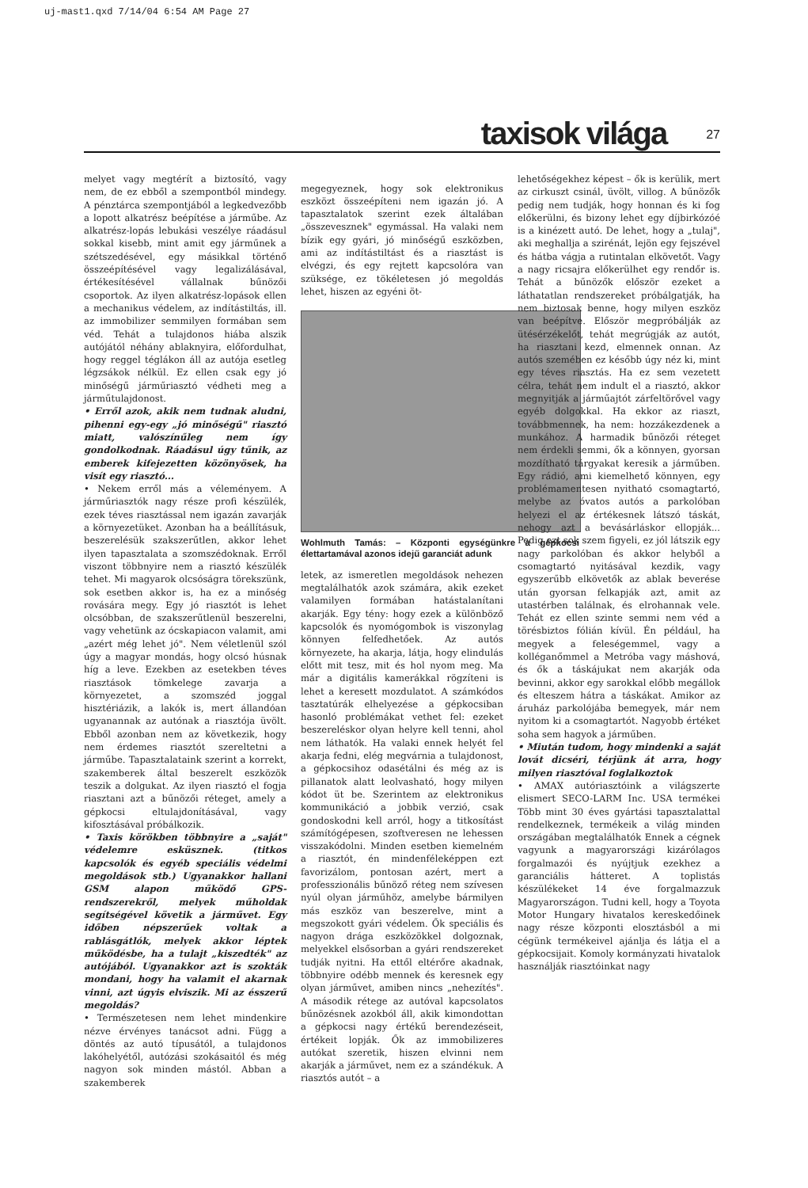uj-mast1.qxd 7/14/04 6:54 AM Page 27
taxisok világa 27
melyet vagy megtérít a biztosító, vagy nem, de ez ebből a szempontból mindegy. A pénztárca szempontjából a legkedvezőbb a lopott alkatrész beépítése a járműbe. Az alkatrész-lopás lebukási veszélye ráadásul sokkal kisebb, mint amit egy járműnek a szétszedésével, egy másikkal történő összeépítésével vagy legalizálásával, értékesítésével vállalnak bűnözői csoportok. Az ilyen alkatrész-lopások ellen a mechanikus védelem, az indítástiltás, ill. az immobilizer semmilyen formában sem véd. Tehát a tulajdonos hiába alszik autójától néhány ablaknyira, előfordulhat, hogy reggel téglákon áll az autója esetleg légzsákok nélkül. Ez ellen csak egy jó minőségű járműriasztó védheti meg a járműtulajdonost.
• Erről azok, akik nem tudnak aludni, pihenni egy-egy „jó minőségű" riasztó miatt, valószínűleg nem így gondolkodnak. Ráadásul úgy tűnik, az emberek kifejezetten közönyösek, ha visít egy riasztó...
• Nekem erről más a véleményem. A járműriasztók nagy része profi készülék, ezek téves riasztással nem igazán zavarják a környezetüket. Azonban ha a beállításuk, beszerelésük szakszerűtlen, akkor lehet ilyen tapasztalata a szomszédoknak. Erről viszont többnyire nem a riasztó készülék tehet. Mi magyarok olcsóságra törekszünk, sok esetben akkor is, ha ez a minőség rovására megy. Egy jó riasztót is lehet olcsóbban, de szakszerűtlenül beszerelni, vagy vehetünk az ócskapiacon valamit, ami „azért még lehet jó". Nem véletlenül szól úgy a magyar mondás, hogy olcsó húsnak híg a leve. Ezekben az esetekben téves riasztások tömkelege zavarja a környezetet, a szomszéd joggal hisztériázik, a lakók is, mert állandóan ugyanannak az autónak a riasztója üvölt. Ebből azonban nem az következik, hogy nem érdemes riasztót szereltetni a járműbe. Tapasztalataink szerint a korrekt, szakemberek által beszerelt eszközök teszik a dolgukat. Az ilyen riasztó el fogja riasztani azt a bűnözői réteget, amely a gépkocsi eltulajdonításával, vagy kifosztásával próbálkozik.
• Taxis körökben többnyire a „saját" védelemre esküsznek. (titkos kapcsolók és egyéb speciális védelmi megoldások stb.) Ugyanakkor hallani GSM alapon működő GPS-rendszerekről, melyek műholdak segítségével követik a járművet. Egy időben népszerűek voltak a rablásgátlók, melyek akkor léptek működésbe, ha a tulajt „kiszedték" az autójából. Ugyanakkor azt is szokták mondani, hogy ha valamit el akarnak vinni, azt úgyis elviszik. Mi az ésszerű megoldás?
• Természetesen nem lehet mindenkire nézve érvényes tanácsot adni. Függ a döntés az autó típusától, a tulajdonos lakóhelyétől, autózási szokásaitól és még nagyon sok minden mástól. Abban a szakemberek
megegyeznek, hogy sok elektronikus eszközt összeépíteni nem igazán jó. A tapasztalatok szerint ezek általában „összevesznek" egymással. Ha valaki nem bízik egy gyári, jó minőségű eszközben, ami az indítástiltást és a riasztást is elvégzi, és egy rejtett kapcsolóra van szüksége, ez tökéletesen jó megoldás lehet, hiszen az egyéni öt-
Wohlmuth Tamás: – Központi egységünkre a gépkocsi élettartamával azonos idejű garanciát adunk
letek, az ismeretlen megoldások nehezen megtalálhatók azok számára, akik ezeket valamilyen formában hatástalanítani akarják. Egy tény: hogy ezek a különböző kapcsolók és nyomógombok is viszonylag könnyen felfedhetőek. Az autós környezete, ha akarja, látja, hogy elindulás előtt mit tesz, mit és hol nyom meg. Ma már a digitális kamerákkal rögzíteni is lehet a keresett mozdulatot. A számkódos tasztatúrák elhelyezése a gépkocsiban hasonló problémákat vethet fel: ezeket beszereléskor olyan helyre kell tenni, ahol nem láthatók. Ha valaki ennek helyét fel akarja fedni, elég megvárnia a tulajdonost, a gépkocsihoz odasétálni és még az is pillanatok alatt leolvasható, hogy milyen kódot üt be. Szerintem az elektronikus kommunikáció a jobbik verzió, csak gondoskodni kell arról, hogy a titkosítást számítógépesen, szoftveresen ne lehessen visszakódolni. Minden esetben kiemelném a riasztót, én mindenféleképpen ezt favorizálom, pontosan azért, mert a professzionális bűnöző réteg nem szívesen nyúl olyan járműhöz, amelybe bármilyen más eszköz van beszerelve, mint a megszokott gyári védelem. Ők speciális és nagyon drága eszközökkel dolgoznak, melyekkel elsősorban a gyári rendszereket tudják nyitni. Ha ettől eltérőre akadnak, többnyire odébb mennek és keresnek egy olyan járművet, amiben nincs „nehezítés". A második rétege az autóval kapcsolatos bűnözésnek azokból áll, akik kimondottan a gépkocsi nagy értékű berendezéseit, értékeit lopják. Ők az immobilizeres autókat szeretik, hiszen elvinni nem akarják a járművet, nem ez a szándékuk. A riasztós autót – a
lehetőségekhez képest – ők is kerülik, mert az cirkuszt csinál, üvölt, villog. A bűnözők pedig nem tudják, hogy honnan és ki fog előkerülni, és bizony lehet egy díjbirkózóé is a kinézett autó. De lehet, hogy a „tulaj", aki meghallja a szirénát, lejön egy fejszével és hátba vágja a rutintalan elkövetőt. Vagy a nagy ricsajra előkerülhet egy rendőr is. Tehát a bűnözők először ezeket a láthatatlan rendszereket próbálgatják, ha nem biztosak benne, hogy milyen eszköz van beépítve. Először megpróbálják az ütésérzékelőt, tehát megrúgják az autót, ha riasztani kezd, elmennek onnan. Az autós szemében ez később úgy néz ki, mint egy téves riasztás. Ha ez sem vezetett célra, tehát nem indult el a riasztó, akkor megnyitják a járműajtót zárfeltörővel vagy egyéb dolgokkal. Ha ekkor az riaszt, továbbmennek, ha nem: hozzákezdenek a munkához. A harmadik bűnözői réteget nem érdekli semmi, ők a könnyen, gyorsan mozdítható tárgyakat keresik a járműben. Egy rádió, ami kiemelhető könnyen, egy problémamentesen nyitható csomagtartó, melybe az óvatos autós a parkolóban helyezi el az értékesnek látszó táskát, nehogy azt a bevásárláskor ellopják... Pedig ezt sok szem figyeli, ez jól látszik egy nagy parkolóban és akkor helyből a csomagtartó nyitásával kezdik, vagy egyszerűbb elkövetők az ablak beverése után gyorsan felkapják azt, amit az utastérben találnak, és elrohannak vele. Tehát ez ellen szinte semmi nem véd a törésbiztos fólián kívül. Én például, ha megyek a feleségemmel, vagy a kolléganőmmel a Metróba vagy máshová, és ők a táskájukat nem akarják oda bevinni, akkor egy sarokkal előbb megállok és elteszem hátra a táskákat. Amikor az áruház parkolójába bemegyek, már nem nyitom ki a csomagtartót. Nagyobb értéket soha sem hagyok a járműben.
• Miután tudom, hogy mindenki a saját lovát dicséri, térjünk át arra, hogy milyen riasztóval foglalkoztok
• AMAX autóriasztóink a világszerte elismert SECO-LARM Inc. USA termékei Több mint 30 éves gyártási tapasztalattal rendelkeznek, termékeik a világ minden országában megtalálhatók Ennek a cégnek vagyunk a magyarországi kizárólagos forgalmazói és nyújtjuk ezekhez a garanciális hátteret. A toplistás készülékeket 14 éve forgalmazzuk Magyarországon. Tudni kell, hogy a Toyota Motor Hungary hivatalos kereskedőinek nagy része központi elosztásból a mi cégünk termékeivel ajánlja és látja el a gépkocsijait. Komoly kormányzati hivatalok használják riasztóinkat nagy